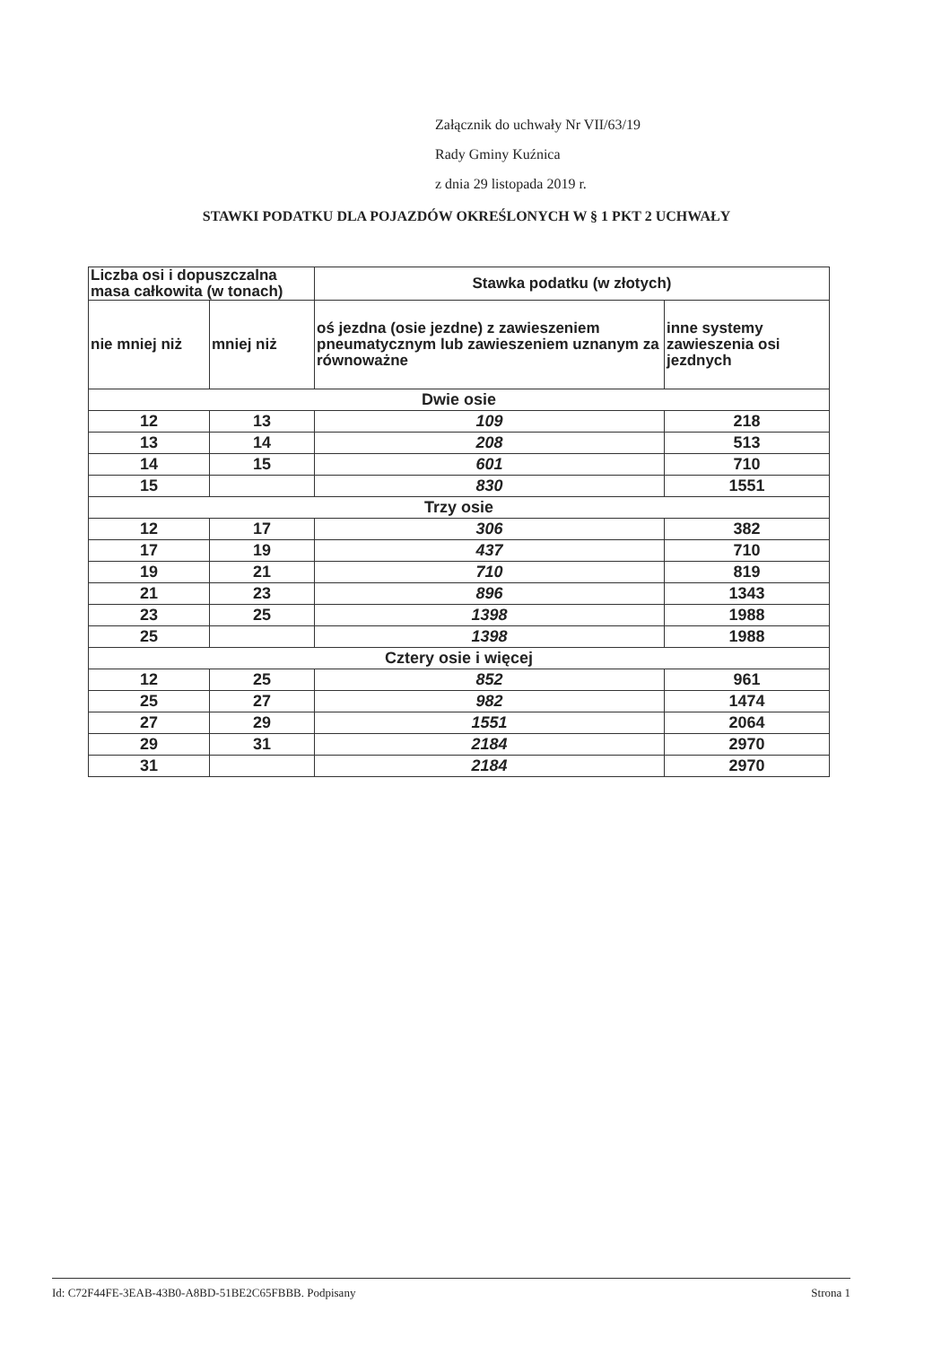Załącznik do uchwały Nr VII/63/19
Rady Gminy Kuźnica
z dnia 29 listopada 2019 r.
STAWKI PODATKU DLA POJAZDÓW OKREŚLONYCH W § 1 PKT 2 UCHWAŁY
| Liczba osi i dopuszczalna masa całkowita (w tonach) | | Stawka podatku (w złotych) | |
| --- | --- | --- | --- |
| nie mniej niż | mniej niż | oś jezdna (osie jezdne) z zawieszeniem pneumatycznym lub zawieszeniem uznanym za równoważne | inne systemy zawieszenia osi jezdnych |
| Dwie osie | | | |
| 12 | 13 | 109 | 218 |
| 13 | 14 | 208 | 513 |
| 14 | 15 | 601 | 710 |
| 15 | | 830 | 1551 |
| Trzy osie | | | |
| 12 | 17 | 306 | 382 |
| 17 | 19 | 437 | 710 |
| 19 | 21 | 710 | 819 |
| 21 | 23 | 896 | 1343 |
| 23 | 25 | 1398 | 1988 |
| 25 | | 1398 | 1988 |
| Cztery osie i więcej | | | |
| 12 | 25 | 852 | 961 |
| 25 | 27 | 982 | 1474 |
| 27 | 29 | 1551 | 2064 |
| 29 | 31 | 2184 | 2970 |
| 31 | | 2184 | 2970 |
Id: C72F44FE-3EAB-43B0-A8BD-51BE2C65FBBB. Podpisany Strona 1